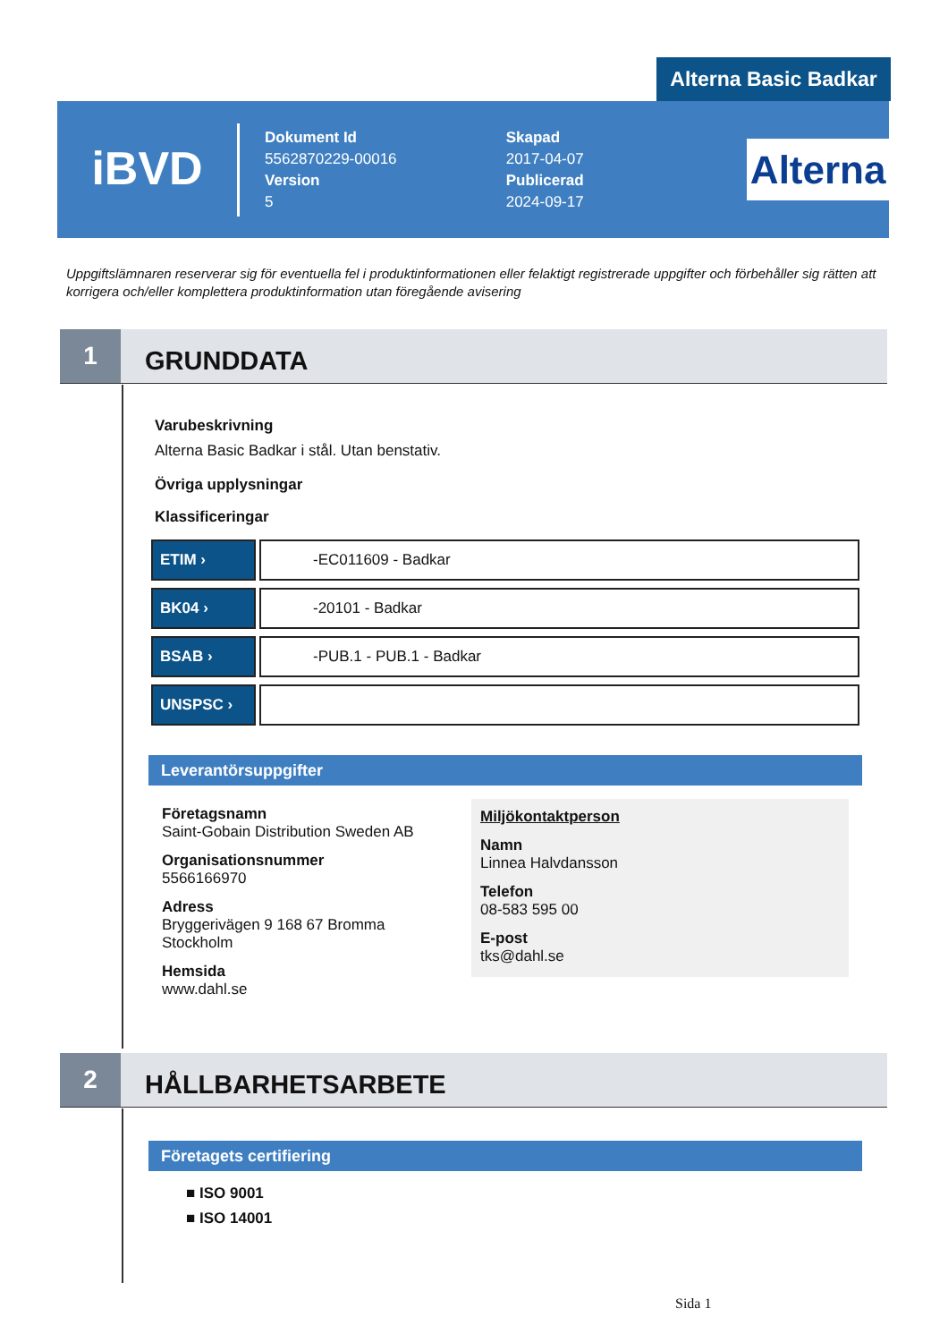Alterna Basic Badkar
iBVD
Dokument Id
5562870229-00016
Version
5
Skapad
2017-04-07
Publicerad
2024-09-17
Alterna
Uppgiftslämnaren reserverar sig för eventuella fel i produktinformationen eller felaktigt registrerade uppgifter och förbehåller sig rätten att korrigera och/eller komplettera produktinformation utan föregående avisering
1
GRUNDDATA
Varubeskrivning
Alterna Basic Badkar i stål. Utan benstativ.
Övriga upplysningar
Klassificeringar
| ETIM › | -EC011609 - Badkar |
| BK04 › | -20101 - Badkar |
| BSAB › | -PUB.1 - PUB.1 - Badkar |
| UNSPSC › | |
Leverantörsuppgifter
Företagsnamn
Saint-Gobain Distribution Sweden AB
Organisationsnummer
5566166970
Adress
Bryggerivägen 9 168 67 Bromma
Stockholm
Hemsida
www.dahl.se
Miljökontaktperson
Namn
Linnea Halvdansson
Telefon
08-583 595 00
E-post
tks@dahl.se
2
HÅLLBARHETSARBETE
Företagets certifiering
■ ISO 9001
■ ISO 14001
Sida 1